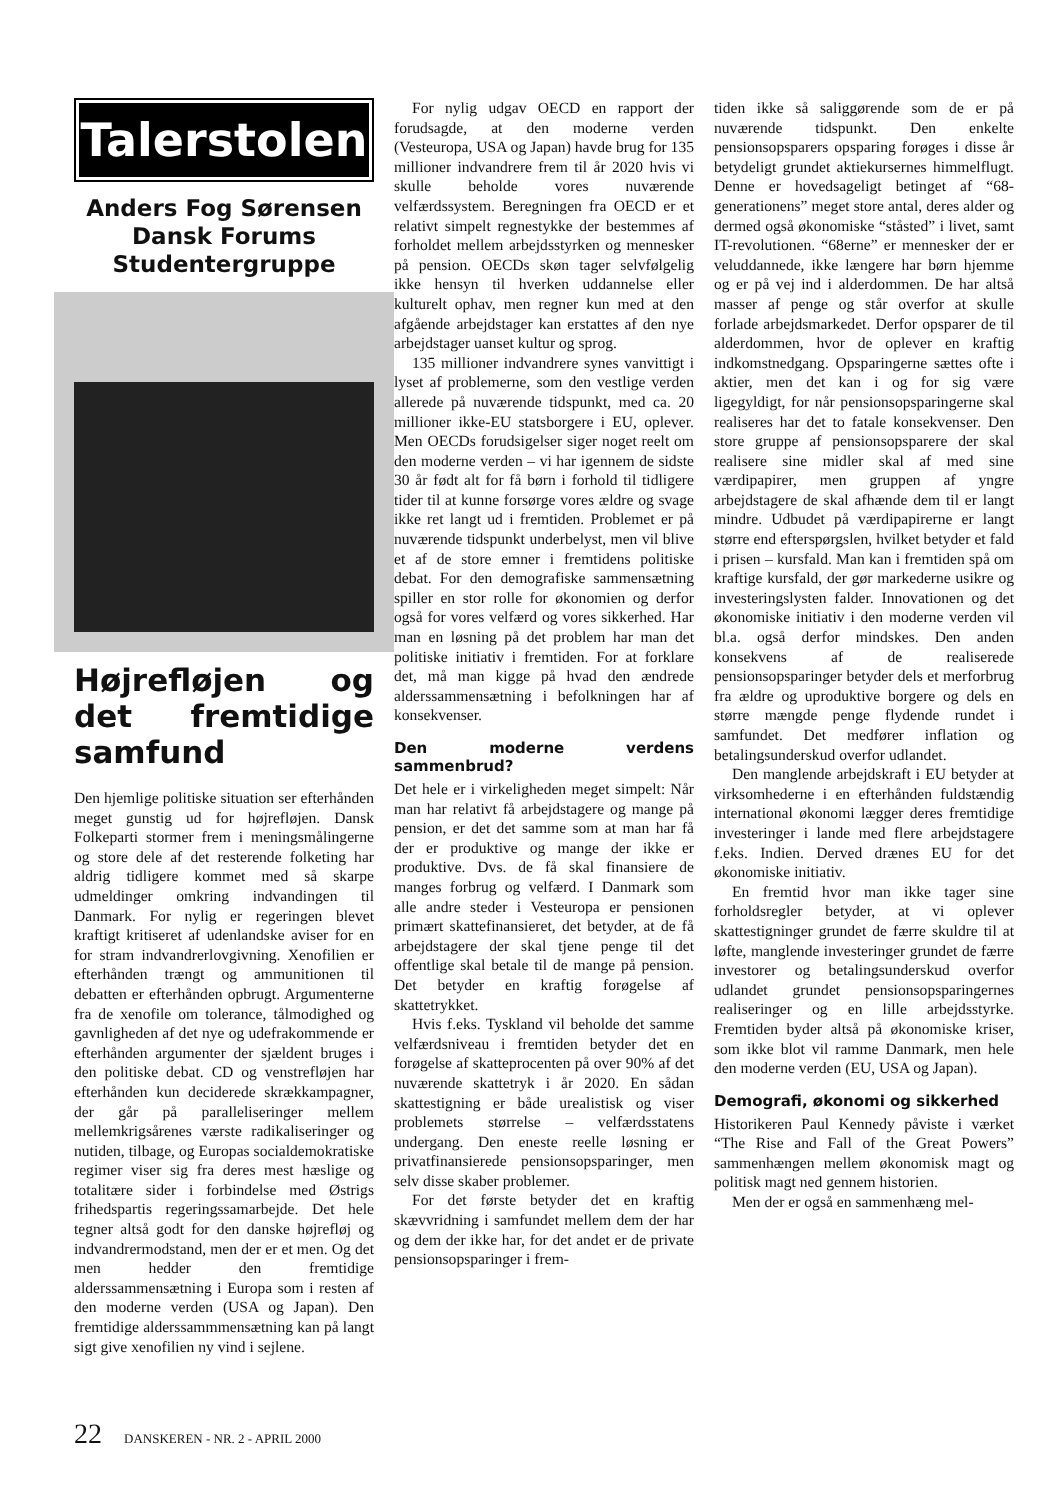Talerstolen
Anders Fog Sørensen
Dansk Forums
Studentergruppe
Højrefløjen og det fremtidige samfund
Den hjemlige politiske situation ser efterhånden meget gunstig ud for højrefløjen. Dansk Folkeparti stormer frem i meningsmålingerne og store dele af det resterende folketing har aldrig tidligere kommet med så skarpe udmeldinger omkring indvandingen til Danmark. For nylig er regeringen blevet kraftigt kritiseret af udenlandske aviser for en for stram indvandrerlovgivning. Xenofilien er efterhånden trængt og ammunitionen til debatten er efterhånden opbrugt. Argumenterne fra de xenofile om tolerance, tålmodighed og gavnligheden af det nye og udefrakommende er efterhånden argumenter der sjældent bruges i den politiske debat. CD og venstrefløjen har efterhånden kun deciderede skrækkampagner, der går på paralleliseringer mellem mellemkrigsårenes værste radikaliseringer og nutiden, tilbage, og Europas socialdemokratiske regimer viser sig fra deres mest hæslige og totalitære sider i forbindelse med Østrigs frihedspartis regeringssamarbejde. Det hele tegner altså godt for den danske højrefløj og indvandrermodstand, men der er et men. Og det men hedder den fremtidige alderssammensætning i Europa som i resten af den moderne verden (USA og Japan). Den fremtidige alderssammmensætning kan på langt sigt give xenofilien ny vind i sejlene.
For nylig udgav OECD en rapport der forudsagde, at den moderne verden (Vesteuropa, USA og Japan) havde brug for 135 millioner indvandrere frem til år 2020 hvis vi skulle beholde vores nuværende velfærdssystem. Beregningen fra OECD er et relativt simpelt regnestykke der bestemmes af forholdet mellem arbejdsstyrken og mennesker på pension. OECDs skøn tager selvfølgelig ikke hensyn til hverken uddannelse eller kulturelt ophav, men regner kun med at den afgående arbejdstager kan erstattes af den nye arbejdstager uanset kultur og sprog.
135 millioner indvandrere synes vanvittigt i lyset af problemerne, som den vestlige verden allerede på nuværende tidspunkt, med ca. 20 millioner ikke-EU statsborgere i EU, oplever. Men OECDs forudsigelser siger noget reelt om den moderne verden – vi har igennem de sidste 30 år født alt for få børn i forhold til tidligere tider til at kunne forsørge vores ældre og svage ikke ret langt ud i fremtiden. Problemet er på nuværende tidspunkt underbelyst, men vil blive et af de store emner i fremtidens politiske debat. For den demografiske sammensætning spiller en stor rolle for økonomien og derfor også for vores velfærd og vores sikkerhed. Har man en løsning på det problem har man det politiske initiativ i fremtiden. For at forklare det, må man kigge på hvad den ændrede alderssammensætning i befolkningen har af konsekvenser.
Den moderne verdens sammenbrud?
Det hele er i virkeligheden meget simpelt: Når man har relativt få arbejdstagere og mange på pension, er det det samme som at man har få der er produktive og mange der ikke er produktive. Dvs. de få skal finansiere de manges forbrug og velfærd. I Danmark som alle andre steder i Vesteuropa er pensionen primært skattefinansieret, det betyder, at de få arbejdstagere der skal tjene penge til det offentlige skal betale til de mange på pension. Det betyder en kraftig forøgelse af skattetrykket.
Hvis f.eks. Tyskland vil beholde det samme velfærdsniveau i fremtiden betyder det en forøgelse af skatteprocenten på over 90% af det nuværende skattetryk i år 2020. En sådan skattestigning er både urealistisk og viser problemets størrelse – velfærdsstatens undergang. Den eneste reelle løsning er privatfinansierede pensionsopsparinger, men selv disse skaber problemer.
For det første betyder det en kraftig skævvridning i samfundet mellem dem der har og dem der ikke har, for det andet er de private pensionsopsparinger i frem-
tiden ikke så saliggørende som de er på nuværende tidspunkt. Den enkelte pensionsopsparers opsparing forøges i disse år betydeligt grundet aktiekursernes himmelflugt. Denne er hovedsageligt betinget af “68-generationens” meget store antal, deres alder og dermed også økonomiske “ståsted” i livet, samt IT-revolutionen. “68erne” er mennesker der er veluddannede, ikke længere har børn hjemme og er på vej ind i alderdommen. De har altså masser af penge og står overfor at skulle forlade arbejdsmarkedet. Derfor opsparer de til alderdommen, hvor de oplever en kraftig indkomstnedgang. Opsparingerne sættes ofte i aktier, men det kan i og for sig være ligegyldigt, for når pensionsopsparingerne skal realiseres har det to fatale konsekvenser. Den store gruppe af pensionsopsparere der skal realisere sine midler skal af med sine værdipapirer, men gruppen af yngre arbejdstagere de skal afhænde dem til er langt mindre. Udbudet på værdipapirerne er langt større end efterspørgslen, hvilket betyder et fald i prisen – kursfald. Man kan i fremtiden spå om kraftige kursfald, der gør markederne usikre og investeringslysten falder. Innovationen og det økonomiske initiativ i den moderne verden vil bl.a. også derfor mindskes. Den anden konsekvens af de realiserede pensionsopsparinger betyder dels et merforbrug fra ældre og uproduktive borgere og dels en større mængde penge flydende rundet i samfundet. Det medfører inflation og betalingsunderskud overfor udlandet.
Den manglende arbejdskraft i EU betyder at virksomhederne i en efterhånden fuldstændig international økonomi lægger deres fremtidige investeringer i lande med flere arbejdstagere f.eks. Indien. Derved drænes EU for det økonomiske initiativ.
En fremtid hvor man ikke tager sine forholdsregler betyder, at vi oplever skattestigninger grundet de færre skuldre til at løfte, manglende investeringer grundet de færre investorer og betalingsunderskud overfor udlandet grundet pensionsopsparingernes realiseringer og en lille arbejdsstyrke. Fremtiden byder altså på økonomiske kriser, som ikke blot vil ramme Danmark, men hele den moderne verden (EU, USA og Japan).
Demografi, økonomi og sikkerhed
Historikeren Paul Kennedy påviste i værket “The Rise and Fall of the Great Powers” sammenhængen mellem økonomisk magt og politisk magt ned gennem historien.
Men der er også en sammenhæng mel-
22 DANSKEREN - NR. 2 - APRIL 2000